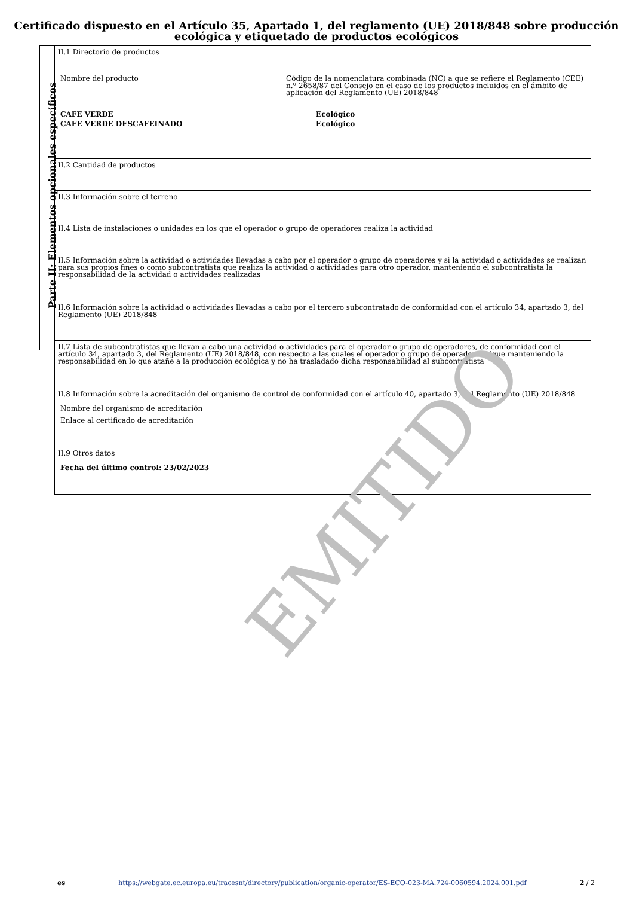Certificado dispuesto en el Artículo 35, Apartado 1, del reglamento (UE) 2018/848 sobre producción ecológica y etiquetado de productos ecológicos
Parte II: Elementos opcionales específicos
| II.1 Directorio de productos / Nombre del producto / Código de la nomenclatura combinada (NC) a que se refiere el Reglamento (CEE) n.º 2658/87 del Consejo en el caso de los productos incluidos en el ámbito de aplicación del Reglamento (UE) 2018/848 / / / CAFE VERDE / / Ecológico / / CAFE VERDE DESCAFEINADO / / Ecológico / |
| II.2 Cantidad de productos |
| II.3 Información sobre el terreno |
| II.4 Lista de instalaciones o unidades en los que el operador o grupo de operadores realiza la actividad |
| II.5 Información sobre la actividad o actividades llevadas a cabo por el operador o grupo de operadores y si la actividad o actividades se realizan para sus propios fines o como subcontratista que realiza la actividad o actividades para otro operador, manteniendo el subcontratista la responsabilidad de la actividad o actividades realizadas |
| II.6 Información sobre la actividad o actividades llevadas a cabo por el tercero subcontratado de conformidad con el artículo 34, apartado 3, del Reglamento (UE) 2018/848 |
| II.7 Lista de subcontratistas que llevan a cabo una actividad o actividades para el operador o grupo de operadores, de conformidad con el artículo 34, apartado 3, del Reglamento (UE) 2018/848, con respecto a las cuales el operador o grupo de operadores sigue manteniendo la responsabilidad en lo que atañe a la producción ecológica y no ha trasladado dicha responsabilidad al subcontratista |
| II.8 Información sobre la acreditación del organismo de control de conformidad con el artículo 40, apartado 3, del Reglamento (UE) 2018/848 Nombre del organismo de acreditación Enlace al certificado de acreditación |
| II.9 Otros datos Fecha del último control: 23/02/2023 |
EMITIDO
es https://webgate.ec.europa.eu/tracesnt/directory/publication/organic-operator/ES-ECO-023-MA.724-0060594.2024.001.pdf 2 / 2